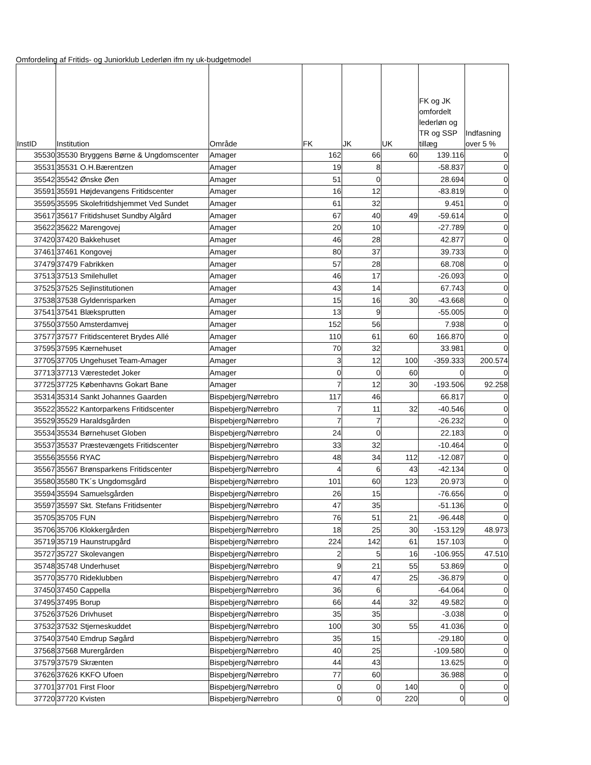Omfordeling af Fritids- og Juniorklub Lederløn ifm ny uk-budgetmodel
| InstID | Institution | Område | FK | JK | UK | FK og JK omfordelt lederløn og TR og SSP tillæg | Indfasning over 5 % |
| --- | --- | --- | --- | --- | --- | --- | --- |
| 35530 | 35530 Bryggens Børne & Ungdomscenter | Amager | 162 | 66 | 60 | 139.116 | 0 |
| 35531 | 35531 O.H.Bærentzen | Amager | 19 | 8 | | -58.837 | 0 |
| 35542 | 35542 Ønske Øen | Amager | 51 | 0 | | 28.694 | 0 |
| 35591 | 35591 Højdevangens Fritidscenter | Amager | 16 | 12 | | -83.819 | 0 |
| 35595 | 35595 Skolefritidshjemmet Ved Sundet | Amager | 61 | 32 | | 9.451 | 0 |
| 35617 | 35617 Fritidshuset Sundby Algård | Amager | 67 | 40 | 49 | -59.614 | 0 |
| 35622 | 35622 Marengovej | Amager | 20 | 10 | | -27.789 | 0 |
| 37420 | 37420 Bakkehuset | Amager | 46 | 28 | | 42.877 | 0 |
| 37461 | 37461 Kongovej | Amager | 80 | 37 | | 39.733 | 0 |
| 37479 | 37479 Fabrikken | Amager | 57 | 28 | | 68.708 | 0 |
| 37513 | 37513 Smilehullet | Amager | 46 | 17 | | -26.093 | 0 |
| 37525 | 37525 Sejlinstitutionen | Amager | 43 | 14 | | 67.743 | 0 |
| 37538 | 37538 Gyldenrisparken | Amager | 15 | 16 | 30 | -43.668 | 0 |
| 37541 | 37541 Blæksprutten | Amager | 13 | 9 | | -55.005 | 0 |
| 37550 | 37550 Amsterdamvej | Amager | 152 | 56 | | 7.938 | 0 |
| 37577 | 37577 Fritidscenteret Brydes Allé | Amager | 110 | 61 | 60 | 166.870 | 0 |
| 37595 | 37595 Kærnehuset | Amager | 70 | 32 | | 33.981 | 0 |
| 37705 | 37705 Ungehuset Team-Amager | Amager | 3 | 12 | 100 | -359.333 | 200.574 |
| 37713 | 37713 Værestedet Joker | Amager | 0 | 0 | 60 | 0 | 0 |
| 37725 | 37725 Københavns Gokart Bane | Amager | 7 | 12 | 30 | -193.506 | 92.258 |
| 35314 | 35314 Sankt Johannes Gaarden | Bispebjerg/Nørrebro | 117 | 46 | | 66.817 | 0 |
| 35522 | 35522 Kantorparkens Fritidscenter | Bispebjerg/Nørrebro | 7 | 11 | 32 | -40.546 | 0 |
| 35529 | 35529 Haraldsgården | Bispebjerg/Nørrebro | 7 | 7 | | -26.232 | 0 |
| 35534 | 35534 Børnehuset Globen | Bispebjerg/Nørrebro | 24 | 0 | | 22.183 | 0 |
| 35537 | 35537 Præstevængets Fritidscenter | Bispebjerg/Nørrebro | 33 | 32 | | -10.464 | 0 |
| 35556 | 35556 RYAC | Bispebjerg/Nørrebro | 48 | 34 | 112 | -12.087 | 0 |
| 35567 | 35567 Brønsparkens Fritidscenter | Bispebjerg/Nørrebro | 4 | 6 | 43 | -42.134 | 0 |
| 35580 | 35580 TK´s Ungdomsgård | Bispebjerg/Nørrebro | 101 | 60 | 123 | 20.973 | 0 |
| 35594 | 35594 Samuelsgården | Bispebjerg/Nørrebro | 26 | 15 | | -76.656 | 0 |
| 35597 | 35597 Skt. Stefans Fritidsenter | Bispebjerg/Nørrebro | 47 | 35 | | -51.136 | 0 |
| 35705 | 35705 FUN | Bispebjerg/Nørrebro | 76 | 51 | 21 | -96.448 | 0 |
| 35706 | 35706 Klokkergården | Bispebjerg/Nørrebro | 18 | 25 | 30 | -153.129 | 48.973 |
| 35719 | 35719 Haunstrupgård | Bispebjerg/Nørrebro | 224 | 142 | 61 | 157.103 | 0 |
| 35727 | 35727 Skolevangen | Bispebjerg/Nørrebro | 2 | 5 | 16 | -106.955 | 47.510 |
| 35748 | 35748 Underhuset | Bispebjerg/Nørrebro | 9 | 21 | 55 | 53.869 | 0 |
| 35770 | 35770 Rideklubben | Bispebjerg/Nørrebro | 47 | 47 | 25 | -36.879 | 0 |
| 37450 | 37450 Cappella | Bispebjerg/Nørrebro | 36 | 6 | | -64.064 | 0 |
| 37495 | 37495 Borup | Bispebjerg/Nørrebro | 66 | 44 | 32 | 49.582 | 0 |
| 37526 | 37526 Drivhuset | Bispebjerg/Nørrebro | 35 | 35 | | -3.038 | 0 |
| 37532 | 37532 Stjerneskuddet | Bispebjerg/Nørrebro | 100 | 30 | 55 | 41.036 | 0 |
| 37540 | 37540 Emdrup Søgård | Bispebjerg/Nørrebro | 35 | 15 | | -29.180 | 0 |
| 37568 | 37568 Murergården | Bispebjerg/Nørrebro | 40 | 25 | | -109.580 | 0 |
| 37579 | 37579 Skrænten | Bispebjerg/Nørrebro | 44 | 43 | | 13.625 | 0 |
| 37626 | 37626 KKFO Ufoen | Bispebjerg/Nørrebro | 77 | 60 | | 36.988 | 0 |
| 37701 | 37701 First Floor | Bispebjerg/Nørrebro | 0 | 0 | 140 | 0 | 0 |
| 37720 | 37720 Kvisten | Bispebjerg/Nørrebro | 0 | 0 | 220 | 0 | 0 |